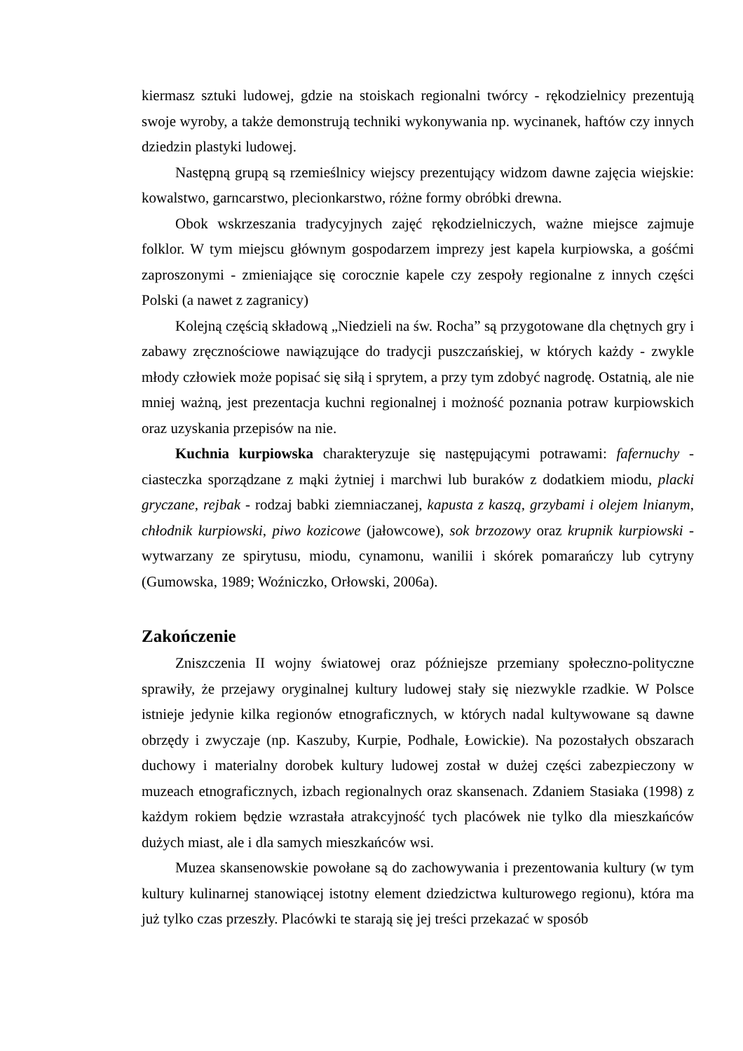kiermasz sztuki ludowej, gdzie na stoiskach regionalni twórcy - rękodzielnicy prezentują swoje wyroby, a także demonstrują techniki wykonywania np. wycinanek, haftów czy innych dziedzin plastyki ludowej.
Następną grupą są rzemieślnicy wiejscy prezentujący widzom dawne zajęcia wiejskie: kowalstwo, garncarstwo, plecionkarstwo, różne formy obróbki drewna.
Obok wskrzeszania tradycyjnych zajęć rękodzielniczych, ważne miejsce zajmuje folklor. W tym miejscu głównym gospodarzem imprezy jest kapela kurpiowska, a gośćmi zaproszonymi - zmieniające się corocznie kapele czy zespoły regionalne z innych części Polski (a nawet z zagranicy)
Kolejną częścią składową „Niedzieli na św. Rocha” są przygotowane dla chętnych gry i zabawy zręcznościowe nawiązujące do tradycji puszczańskiej, w których każdy - zwykle młody człowiek może popisać się siłą i sprytem, a przy tym zdobyć nagrodę. Ostatnią, ale nie mniej ważną, jest prezentacja kuchni regionalnej i możność poznania potraw kurpiowskich oraz uzyskania przepisów na nie.
Kuchnia kurpiowska charakteryzuje się następującymi potrawami: fafernuchy - ciasteczka sporządzane z mąki żytniej i marchwi lub buraków z dodatkiem miodu, placki gryczane, rejbak - rodzaj babki ziemniaczanej, kapusta z kaszą, grzybami i olejem lnianym, chłodnik kurpiowski, piwo kozicowe (jałowcowe), sok brzozowy oraz krupnik kurpiowski - wytwarzany ze spirytusu, miodu, cynamonu, wanilii i skórek pomarańczy lub cytryny (Gumowska, 1989; Woźniczko, Orłowski, 2006a).
Zakończenie
Zniszczenia II wojny światowej oraz późniejsze przemiany społeczno-polityczne sprawiły, że przejawy oryginalnej kultury ludowej stały się niezwykle rzadkie. W Polsce istnieje jedynie kilka regionów etnograficznych, w których nadal kultywowane są dawne obrzędy i zwyczaje (np. Kaszuby, Kurpie, Podhale, Łowickie). Na pozostałych obszarach duchowy i materialny dorobek kultury ludowej został w dużej części zabezpieczony w muzeach etnograficznych, izbach regionalnych oraz skansenach. Zdaniem Stasiaka (1998) z każdym rokiem będzie wzrastała atrakcyjność tych placówek nie tylko dla mieszkańców dużych miast, ale i dla samych mieszkańców wsi.
Muzea skansenowskie powołane są do zachowywania i prezentowania kultury (w tym kultury kulinarnej stanowiącej istotny element dziedzictwa kulturowego regionu), która ma już tylko czas przeszły. Placówki te starają się jej treści przekazać w sposób